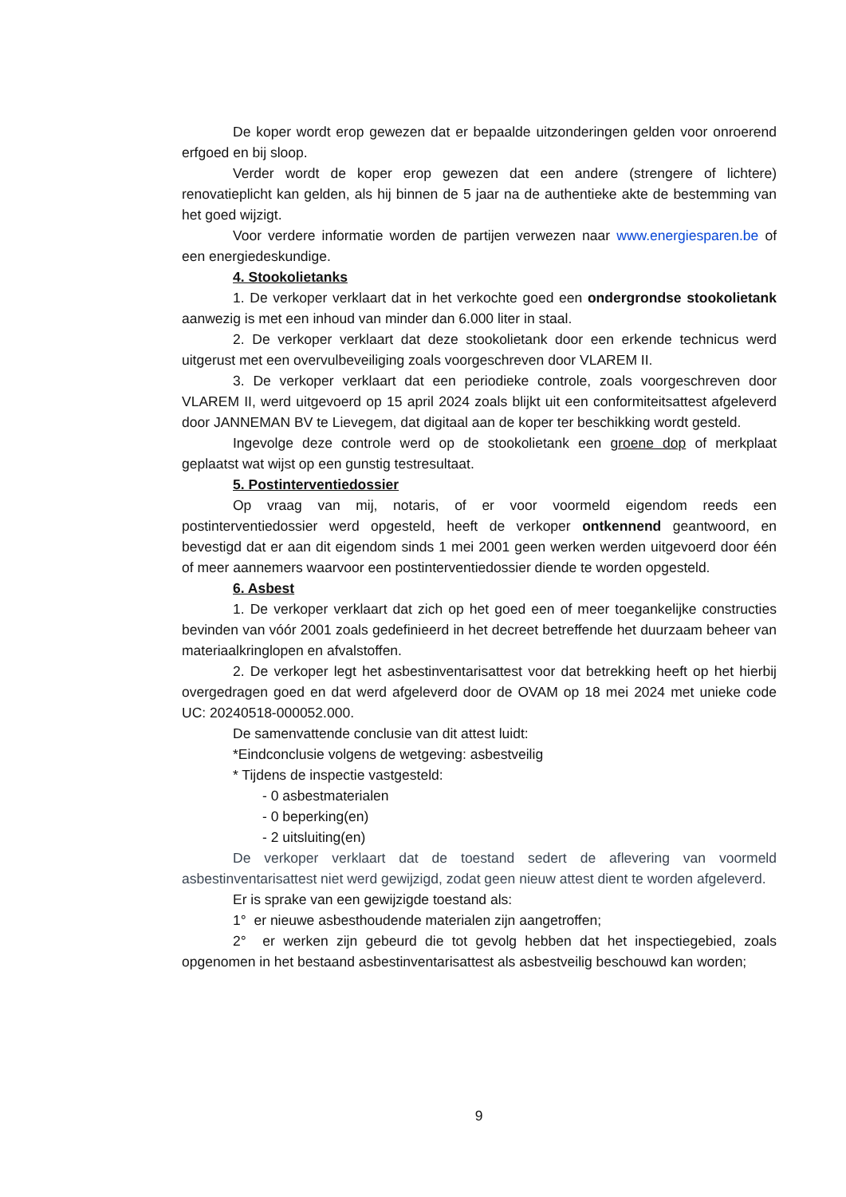De koper wordt erop gewezen dat er bepaalde uitzonderingen gelden voor onroerend erfgoed en bij sloop.
Verder wordt de koper erop gewezen dat een andere (strengere of lichtere) renovatieplicht kan gelden, als hij binnen de 5 jaar na de authentieke akte de bestemming van het goed wijzigt.
Voor verdere informatie worden de partijen verwezen naar www.energiesparen.be of een energiedeskundige.
4. Stookolietanks
1. De verkoper verklaart dat in het verkochte goed een ondergrondse stookolietank aanwezig is met een inhoud van minder dan 6.000 liter in staal.
2. De verkoper verklaart dat deze stookolietank door een erkende technicus werd uitgerust met een overvulbeveiliging zoals voorgeschreven door VLAREM II.
3. De verkoper verklaart dat een periodieke controle, zoals voorgeschreven door VLAREM II, werd uitgevoerd op 15 april 2024 zoals blijkt uit een conformiteitsattest afgeleverd door JANNEMAN BV te Lievegem, dat digitaal aan de koper ter beschikking wordt gesteld.
Ingevolge deze controle werd op de stookolietank een groene dop of merkplaat geplaatst wat wijst op een gunstig testresultaat.
5. Postinterventiedossier
Op vraag van mij, notaris, of er voor voormeld eigendom reeds een postinterventiedossier werd opgesteld, heeft de verkoper ontkennend geantwoord, en bevestigd dat er aan dit eigendom sinds 1 mei 2001 geen werken werden uitgevoerd door één of meer aannemers waarvoor een postinterventiedossier diende te worden opgesteld.
6. Asbest
1. De verkoper verklaart dat zich op het goed een of meer toegankelijke constructies bevinden van vóór 2001 zoals gedefinieerd in het decreet betreffende het duurzaam beheer van materiaalkringlopen en afvalstoffen.
2. De verkoper legt het asbestinventarisattest voor dat betrekking heeft op het hierbij overgedragen goed en dat werd afgeleverd door de OVAM op 18 mei 2024 met unieke code UC: 20240518-000052.000.
De samenvattende conclusie van dit attest luidt:
*Eindconclusie volgens de wetgeving: asbestveilig
* Tijdens de inspectie vastgesteld:
- 0 asbestmaterialen
- 0 beperking(en)
- 2 uitsluiting(en)
De verkoper verklaart dat de toestand sedert de aflevering van voormeld asbestinventarisattest niet werd gewijzigd, zodat geen nieuw attest dient te worden afgeleverd.
Er is sprake van een gewijzigde toestand als:
1° er nieuwe asbesthoudende materialen zijn aangetroffen;
2° er werken zijn gebeurd die tot gevolg hebben dat het inspectiegebied, zoals opgenomen in het bestaand asbestinventarisattest als asbestveilig beschouwd kan worden;
9